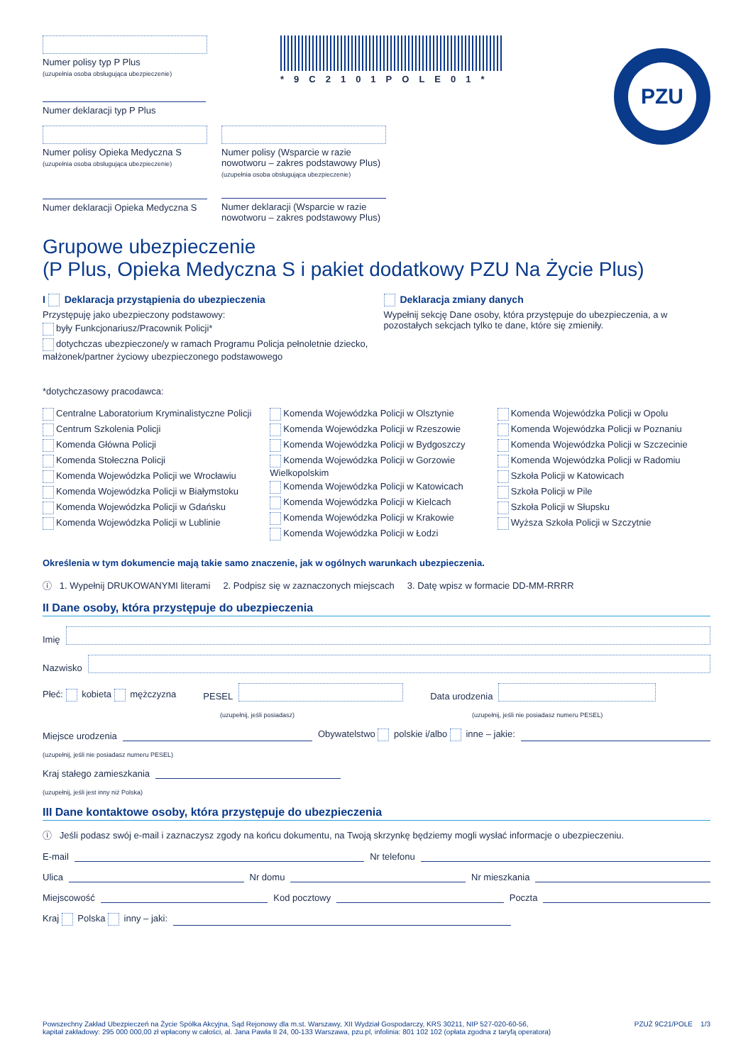PZU
Numer polisy typ P Plus
(uzupełnia osoba obsługująca ubezpieczenie)
Numer deklaracji typ P Plus
*9C2101POLE01*
Numer polisy Opieka Medyczna S
(uzupełnia osoba obsługująca ubezpieczenie)
Numer deklaracji Opieka Medyczna S
Numer polisy (Wsparcie w razie nowotworu – zakres podstawowy Plus)
(uzupełnia osoba obsługująca ubezpieczenie)
Numer deklaracji (Wsparcie w razie nowotworu – zakres podstawowy Plus)
Grupowe ubezpieczenie
(P Plus, Opieka Medyczna S i pakiet dodatkowy PZU Na Życie Plus)
I Deklaracja przystąpienia do ubezpieczenia
Przystępuję jako ubezpieczony podstawowy:
były Funkcjonariusz/Pracownik Policji*
dotychczas ubezpieczone/y w ramach Programu Policja pełnoletnie dziecko, małżonek/partner życiowy ubezpieczonego podstawowego
Deklaracja zmiany danych
Wypełnij sekcję Dane osoby, która przystępuje do ubezpieczenia, a w pozostałych sekcjach tylko te dane, które się zmieniły.
*dotychczasowy pracodawca:
Centralne Laboratorium Kryminalistyczne Policji
Centrum Szkolenia Policji
Komenda Główna Policji
Komenda Stołeczna Policji
Komenda Wojewódzka Policji we Wrocławiu
Komenda Wojewódzka Policji w Białymstoku
Komenda Wojewódzka Policji w Gdańsku
Komenda Wojewódzka Policji w Lublinie
Komenda Wojewódzka Policji w Olsztynie
Komenda Wojewódzka Policji w Rzeszowie
Komenda Wojewódzka Policji w Bydgoszczy
Komenda Wojewódzka Policji w Gorzowie Wielkopolskim
Komenda Wojewódzka Policji w Katowicach
Komenda Wojewódzka Policji w Kielcach
Komenda Wojewódzka Policji w Krakowie
Komenda Wojewódzka Policji w Łodzi
Komenda Wojewódzka Policji w Opolu
Komenda Wojewódzka Policji w Poznaniu
Komenda Wojewódzka Policji w Szczecinie
Komenda Wojewódzka Policji w Radomiu
Szkoła Policji w Katowicach
Szkoła Policji w Pile
Szkoła Policji w Słupsku
Wyższa Szkoła Policji w Szczytnie
Określenia w tym dokumencie mają takie samo znaczenie, jak w ogólnych warunkach ubezpieczenia.
ⓘ 1. Wypełnij DRUKOWANYMI literami 2. Podpisz się w zaznaczonych miejscach 3. Datę wpisz w formacie DD-MM-RRRR
II Dane osoby, która przystępuje do ubezpieczenia
Imię
Nazwisko
Płeć: kobieta mężczyzna PESEL
Data urodzenia
(uzupełnij, jeśli posiadasz) (uzupełnij, jeśli nie posiadasz numeru PESEL)
Miejsce urodzenia
Obywatelstwo polskie i/albo inne – jakie:
(uzupełnij, jeśli nie posiadasz numeru PESEL)
Kraj stałego zamieszkania
(uzupełnij, jeśli jest inny niż Polska)
III Dane kontaktowe osoby, która przystępuje do ubezpieczenia
ⓘ Jeśli podasz swój e-mail i zaznaczysz zgody na końcu dokumentu, na Twoją skrzynkę będziemy mogli wysłać informacje o ubezpieczeniu.
E-mail
Nr telefonu
Ulica
Nr domu
Nr mieszkania
Miejscowość
Kod pocztowy
Poczta
Kraj Polska inny – jaki:
Powszechny Zakład Ubezpieczeń na Życie Spółka Akcyjna, Sąd Rejonowy dla m.st. Warszawy, XII Wydział Gospodarczy, KRS 30211, NIP 527-020-60-56,
kapitał zakładowy: 295 000 000,00 zł wpłacony w całości, al. Jana Pawła II 24, 00-133 Warszawa, pzu.pl, infolinia: 801 102 102 (opłata zgodna z taryfą operatora)
PZUŻ 9C21/POLE 1/3